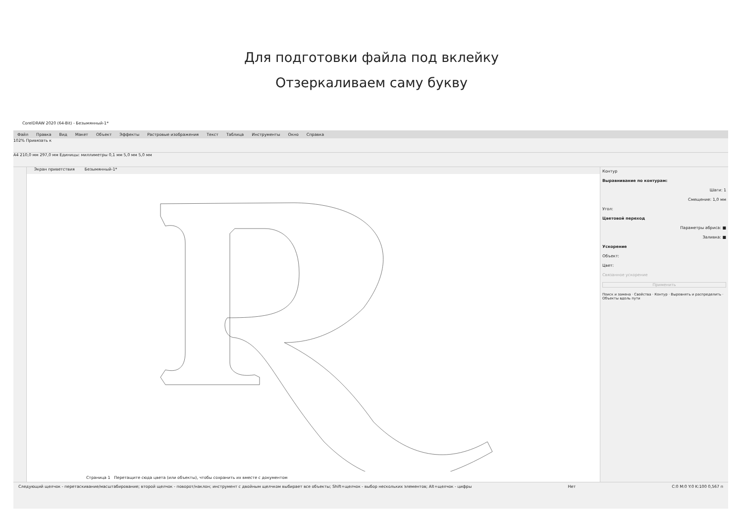Для подготовки файла под вклейку
Отзеркаливаем саму букву
CorelDRAW 2020 (64-Bit) - Безымянный-1*
Файл Правка Вид Макет Объект Эффекты Растровые изображения Текст Таблица Инструменты Окно Справка
102% Привязать к
A4 210,0 мм 297,0 мм Единицы: миллиметры 0,1 мм 5,0 мм 5,0 мм
Экран приветствия Безымянный-1*
Страница 1 Перетащите сюда цвета (или объекты), чтобы сохранить их вместе с документом
Контур
Выравнивание по контурам:
Шаги: 1
Смещение: 1,0 мм
Угол:
Цветовой переход
Параметры абриса: ■
Заливка: ■
Ускорение
Объект:
Цвет:
Связанное ускорение
Применить
Поиск и замена · Свойства · Контур · Выровнять и распределить · Объекты вдоль пути
Следующий щелчок - перетаскивание/масштабирование; второй щелчок - поворот/наклон; инструмент с двойным щелчком выбирает все объекты; Shift+щелчок - выбор нескольких элементов; Alt+щелчок - цифры Нет C:0 M:0 Y:0 K:100 0,567 п